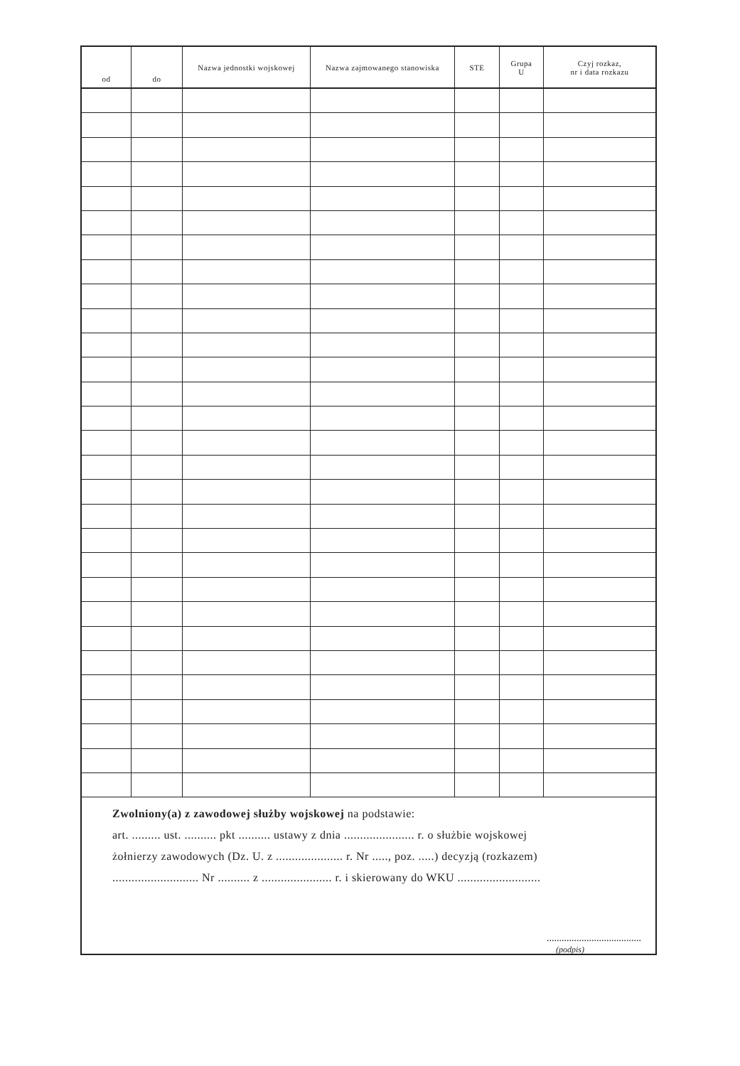| od | do | Nazwa jednostki wojskowej | Nazwa zajmowanego stanowiska | STE | Grupa U | Czyj rozkaz, nr i data rozkazu |
| --- | --- | --- | --- | --- | --- | --- |
Zwolniony(a) z zawodowej służby wojskowej na podstawie:
art. ......... ust. .......... pkt .......... ustawy z dnia ...................... r. o służbie wojskowej
żołnierzy zawodowych (Dz. U. z ..................... r. Nr ....., poz. .....) decyzją (rozkazem)
........................... Nr .......... z ...................... r. i skierowany do WKU ..........................
......................................
(podpis)